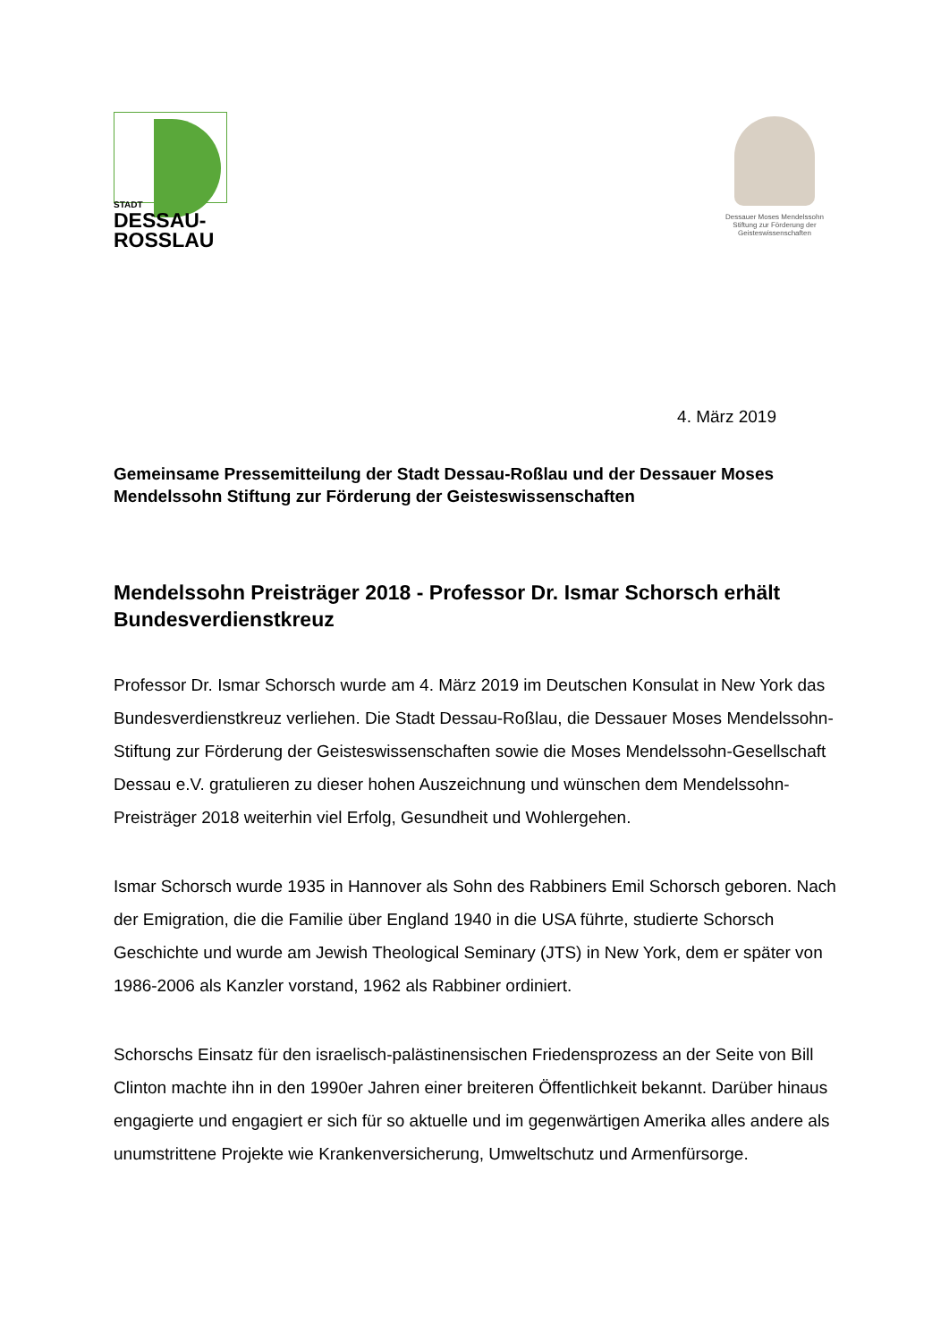STADT
DESSAU-
ROSSLAU
Dessauer Moses Mendelssohn
Stiftung zur Förderung der
Geisteswissenschaften
4. März 2019
Gemeinsame Pressemitteilung der Stadt Dessau-Roßlau und der Dessauer Moses Mendelssohn Stiftung zur Förderung der Geisteswissenschaften
Mendelssohn Preisträger 2018 - Professor Dr. Ismar Schorsch erhält Bundesverdienstkreuz
Professor Dr. Ismar Schorsch wurde am 4. März 2019 im Deutschen Konsulat in New York das Bundesverdienstkreuz verliehen. Die Stadt Dessau-Roßlau, die Dessauer Moses Mendelssohn-Stiftung zur Förderung der Geisteswissenschaften sowie die Moses Mendelssohn-Gesellschaft Dessau e.V. gratulieren zu dieser hohen Auszeichnung und wünschen dem Mendelssohn-Preisträger 2018 weiterhin viel Erfolg, Gesundheit und Wohlergehen.
Ismar Schorsch wurde 1935 in Hannover als Sohn des Rabbiners Emil Schorsch geboren. Nach der Emigration, die die Familie über England 1940 in die USA führte, studierte Schorsch Geschichte und wurde am Jewish Theological Seminary (JTS) in New York, dem er später von 1986-2006 als Kanzler vorstand, 1962 als Rabbiner ordiniert.
Schorschs Einsatz für den israelisch-palästinensischen Friedensprozess an der Seite von Bill Clinton machte ihn in den 1990er Jahren einer breiteren Öffentlichkeit bekannt. Darüber hinaus engagierte und engagiert er sich für so aktuelle und im gegenwärtigen Amerika alles andere als unumstrittene Projekte wie Krankenversicherung, Umweltschutz und Armenfürsorge.